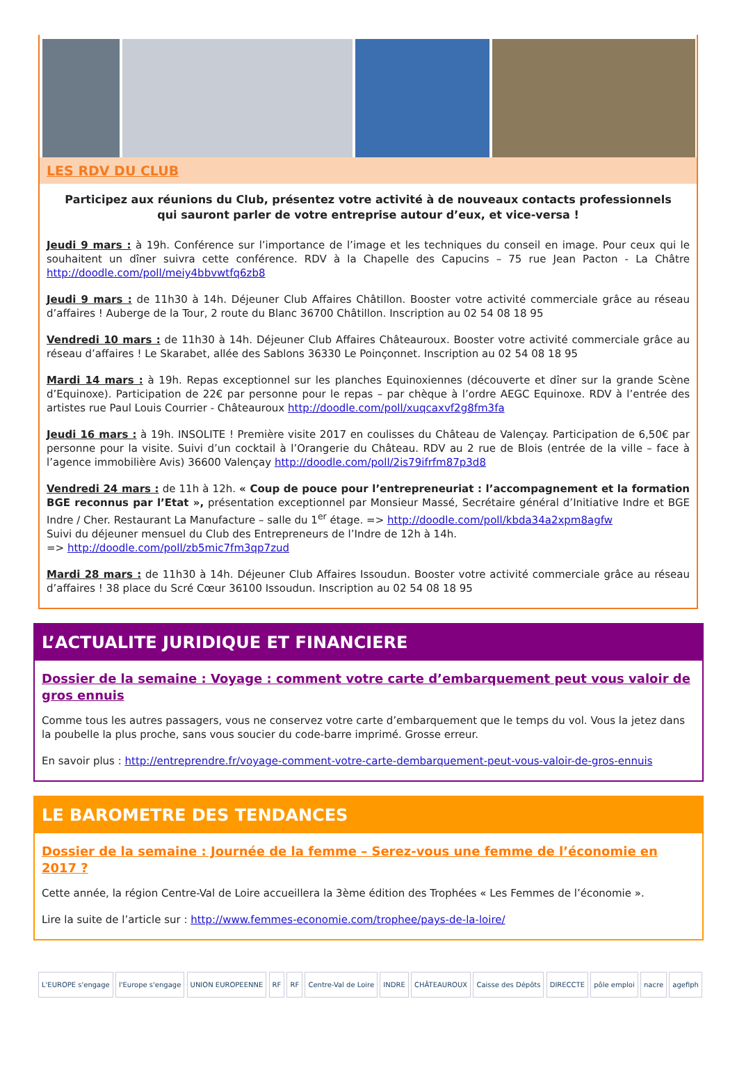LES RDV DU CLUB
Participez aux réunions du Club, présentez votre activité à de nouveaux contacts professionnels
qui sauront parler de votre entreprise autour d’eux, et vice-versa !
Jeudi 9 mars : à 19h. Conférence sur l’importance de l’image et les techniques du conseil en image. Pour ceux qui le souhaitent un dîner suivra cette conférence. RDV à la Chapelle des Capucins – 75 rue Jean Pacton - La Châtre http://doodle.com/poll/meiy4bbvwtfq6zb8
Jeudi 9 mars : de 11h30 à 14h. Déjeuner Club Affaires Châtillon. Booster votre activité commerciale grâce au réseau d’affaires ! Auberge de la Tour, 2 route du Blanc 36700 Châtillon. Inscription au 02 54 08 18 95
Vendredi 10 mars : de 11h30 à 14h. Déjeuner Club Affaires Châteauroux. Booster votre activité commerciale grâce au réseau d’affaires ! Le Skarabet, allée des Sablons 36330 Le Poinçonnet. Inscription au 02 54 08 18 95
Mardi 14 mars : à 19h. Repas exceptionnel sur les planches Equinoxiennes (découverte et dîner sur la grande Scène d’Equinoxe). Participation de 22€ par personne pour le repas – par chèque à l’ordre AEGC Equinoxe. RDV à l’entrée des artistes rue Paul Louis Courrier - Châteauroux http://doodle.com/poll/xuqcaxvf2g8fm3fa
Jeudi 16 mars : à 19h. INSOLITE ! Première visite 2017 en coulisses du Château de Valençay. Participation de 6,50€ par personne pour la visite. Suivi d’un cocktail à l’Orangerie du Château. RDV au 2 rue de Blois (entrée de la ville – face à l’agence immobilière Avis) 36600 Valençay http://doodle.com/poll/2is79ifrfm87p3d8
Vendredi 24 mars : de 11h à 12h. « Coup de pouce pour l’entrepreneuriat : l’accompagnement et la formation BGE reconnus par l’Etat », présentation exceptionnel par Monsieur Massé, Secrétaire général d’Initiative Indre et BGE Indre / Cher. Restaurant La Manufacture – salle du 1<sup>er</sup> étage. => http://doodle.com/poll/kbda34a2xpm8agfw
Suivi du déjeuner mensuel du Club des Entrepreneurs de l’Indre de 12h à 14h.
=> http://doodle.com/poll/zb5mic7fm3qp7zud
Mardi 28 mars : de 11h30 à 14h. Déjeuner Club Affaires Issoudun. Booster votre activité commerciale grâce au réseau d’affaires ! 38 place du Scré Cœur 36100 Issoudun. Inscription au 02 54 08 18 95
L’ACTUALITE JURIDIQUE ET FINANCIERE
Dossier de la semaine : Voyage : comment votre carte d’embarquement peut vous valoir de gros ennuis
Comme tous les autres passagers, vous ne conservez votre carte d’embarquement que le temps du vol. Vous la jetez dans la poubelle la plus proche, sans vous soucier du code-barre imprimé. Grosse erreur.
En savoir plus : http://entreprendre.fr/voyage-comment-votre-carte-dembarquement-peut-vous-valoir-de-gros-ennuis
LE BAROMETRE DES TENDANCES
Dossier de la semaine : Journée de la femme – Serez-vous une femme de l’économie en 2017 ?
Cette année, la région Centre-Val de Loire accueillera la 3ème édition des Trophées « Les Femmes de l’économie ».
Lire la suite de l’article sur : http://www.femmes-economie.com/trophee/pays-de-la-loire/
L'EUROPE s'engage l'Europe s'engage UNION EUROPEENNE RF RF Centre-Val de Loire INDRE CHÂTEAUROUX Caisse des Dépôts DIRECCTE pôle emploi nacre agefiph